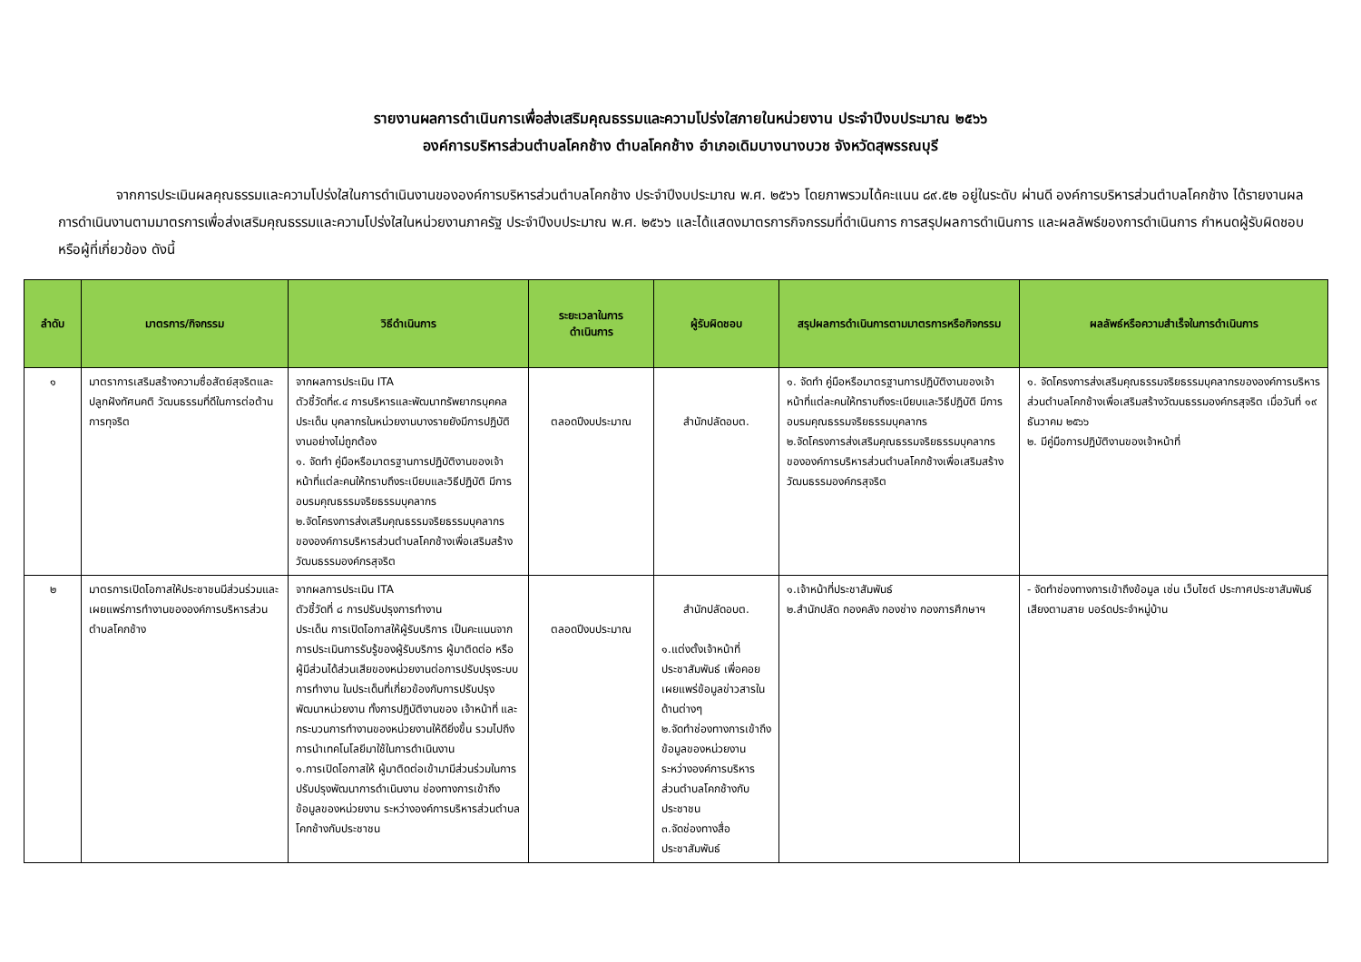รายงานผลการดำเนินการเพื่อส่งเสริมคุณธรรมและความโปร่งใสภายในหน่วยงาน ประจำปีงบประมาณ ๒๕๖๖
องค์การบริหารส่วนตำบลโคกช้าง ตำบลโคกช้าง อำเภอเดิมบางนางบวช จังหวัดสุพรรณบุรี
จากการประเมินผลคุณธรรมและความโปร่งใสในการดำเนินงานขององค์การบริหารส่วนตำบลโคกช้าง ประจำปีงบประมาณ พ.ศ. ๒๕๖๖ โดยภาพรวมได้คะแนน ๘๙.๕๒ อยู่ในระดับ ผ่านดี องค์การบริหารส่วนตำบลโคกช้าง ได้รายงานผลการดำเนินงานตามมาตรการเพื่อส่งเสริมคุณธรรมและความโปร่งใสในหน่วยงานภาครัฐ ประจำปีงบประมาณ พ.ศ. ๒๕๖๖ และได้แสดงมาตรการกิจกรรมที่ดำเนินการ การสรุปผลการดำเนินการ และผลลัพธ์ของการดำเนินการ กำหนดผู้รับผิดชอบหรือผู้ที่เกี่ยวข้อง ดังนี้
| ลำดับ | มาตรการ/กิจกรรม | วิธีดำเนินการ | ระยะเวลาในการ ดำเนินการ | ผู้รับผิดชอบ | สรุปผลการดำเนินการตามมาตรการหรือกิจกรรม | ผลลัพธ์หรือความสำเร็จในการดำเนินการ |
| --- | --- | --- | --- | --- | --- | --- |
| ๑ | มาตราการเสริมสร้างความซื่อสัตย์สุจริตและปลูกฝังทัศนคติ วัฒนธรรมที่ดีในการต่อต้านการทุจริต | จากผลการประเมิน ITA ตัวชี้วัดที่๙.๔ การบริหารและพัฒนาทรัพยากรบุคคล ประเด็น บุคลากรในหน่วยงานบางรายยังมีการปฏิบัติงานอย่างไม่ถูกต้อง ๑. จัดทำ คู่มือหรือมาตรฐานการปฏิบัติงานของเจ้าหน้าที่แต่ละคนให้ทราบถึงระเบียบและวิธีปฏิบัติ มีการอบรมคุณธรรมจริยธรรมบุคลากร ๒.จัดโครงการส่งเสริมคุณธรรมจริยธรรมบุคลากรขององค์การบริหารส่วนตำบลโคกช้างเพื่อเสริมสร้างวัฒนธรรมองค์กรสุจริต | ตลอดปีงบประมาณ | สำนักปลัดอบต. | ๑. จัดทำ คู่มือหรือมาตรฐานการปฏิบัติงานของเจ้าหน้าที่แต่ละคนให้ทราบถึงระเบียบและวิธีปฏิบัติ มีการอบรมคุณธรรมจริยธรรมบุคลากร ๒.จัดโครงการส่งเสริมคุณธรรมจริยธรรมบุคลากรขององค์การบริหารส่วนตำบลโคกช้างเพื่อเสริมสร้างวัฒนธรรมองค์กรสุจริต | ๑. จัดโครงการส่งเสริมคุณธรรมจริยธรรมบุคลากรขององค์การบริหารส่วนตำบลโคกช้างเพื่อเสริมสร้างวัฒนธรรมองค์กรสุจริต เมื่อวันที่ ๑๙ ธันวาคม ๒๕๖๖ ๒. มีคู่มือการปฏิบัติงานของเจ้าหน้าที่ |
| ๒ | มาตรการเปิดโอกาสให้ประชาชนมีส่วนร่วมและเผยแพร่การทำงานขององค์การบริหารส่วนตำบลโคกช้าง | จากผลการประเมิน ITA ตัวชี้วัดที่ ๘ การปรับปรุงการทำงาน ประเด็น การเปิดโอกาสให้ผู้รับบริการ เป็นคะแนนจากการประเมินการรับรู้ของผู้รับบริการ ผู้มาติดต่อ หรือ ผู้มีส่วนได้ส่วนเสียของหน่วยงานต่อการปรับปรุงระบบการทำงาน ในประเด็นที่เกี่ยวข้องกับการปรับปรุงพัฒนาหน่วยงาน ทั้งการปฏิบัติงานของ เจ้าหน้าที่ และกระบวนการทำงานของหน่วยงานให้ดียิ่งขึ้น รวมไปถึงการนำเทคโนโลยีมาใช้ในการดำเนินงาน ๑.การเปิดโอกาสให้ ผู้มาติดต่อเข้ามามีส่วนร่วมในการปรับปรุงพัฒนาการดำเนินงาน ช่องทางการเข้าถึงข้อมูลของหน่วยงาน ระหว่างองค์การบริหารส่วนตำบลโคกช้างกับประชาชน | ตลอดปีงบประมาณ | สำนักปลัดอบต. ๑.แต่งตั้งเจ้าหน้าที่ประชาสัมพันธ์ เพื่อคอยเผยแพร่ข้อมูลข่าวสารในด้านต่างๆ ๒.จัดทำช่องทางการเข้าถึงข้อมูลของหน่วยงานระหว่างองค์การบริหารส่วนตำบลโคกช้างกับประชาชน ๓.จัดช่องทางสื่อประชาสัมพันธ์ | ๑.เจ้าหน้าที่ประชาสัมพันธ์ ๒.สำนักปลัด กองคลัง กองช่าง กองการศึกษาฯ | - จัดทำช่องทางการเข้าถึงข้อมูล เช่น เว็บไซต์ ประกาศประชาสัมพันธ์เสียงตามสาย บอร์ดประจำหมู่บ้าน |